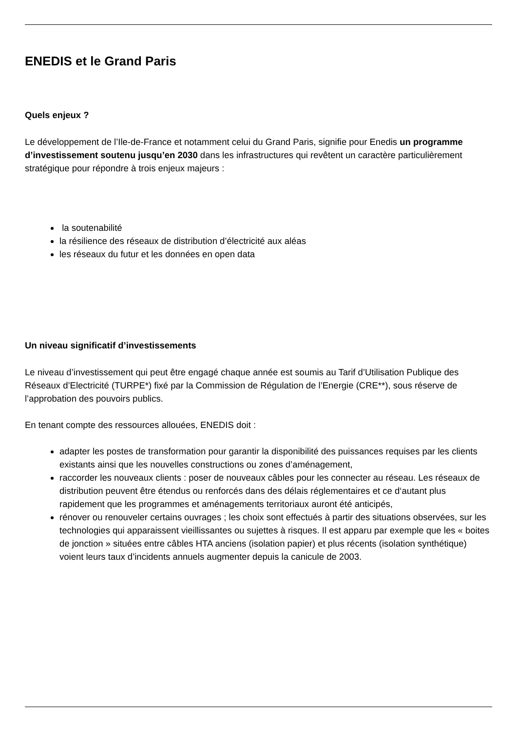ENEDIS et le Grand Paris
Quels enjeux ?
Le développement de l’Ile-de-France et notamment celui du Grand Paris, signifie pour Enedis un programme d’investissement soutenu jusqu’en 2030 dans les infrastructures qui revêtent un caractère particulièrement stratégique pour répondre à trois enjeux majeurs :
la soutenabilité
la résilience des réseaux de distribution d’électricité aux aléas
les réseaux du futur et les données en open data
Un niveau significatif d’investissements
Le niveau d’investissement qui peut être engagé chaque année est soumis au Tarif d’Utilisation Publique des Réseaux d’Electricité (TURPE*) fixé par la Commission de Régulation de l’Energie (CRE**), sous réserve de l’approbation des pouvoirs publics.
En tenant compte des ressources allouées, ENEDIS doit :
adapter les postes de transformation pour garantir la disponibilité des puissances requises par les clients existants ainsi que les nouvelles constructions ou zones d’aménagement,
raccorder les nouveaux clients : poser de nouveaux câbles pour les connecter au réseau. Les réseaux de distribution peuvent être étendus ou renforcés dans des délais réglementaires et ce d‘autant plus rapidement que les programmes et aménagements territoriaux auront été anticipés,
rénover ou renouveler certains ouvrages ; les choix sont effectués à partir des situations observées, sur les technologies qui apparaissent vieillissantes ou sujettes à risques. Il est apparu par exemple que les « boites de jonction » situées entre câbles HTA anciens (isolation papier) et plus récents (isolation synthétique) voient leurs taux d’incidents annuels augmenter depuis la canicule de 2003.